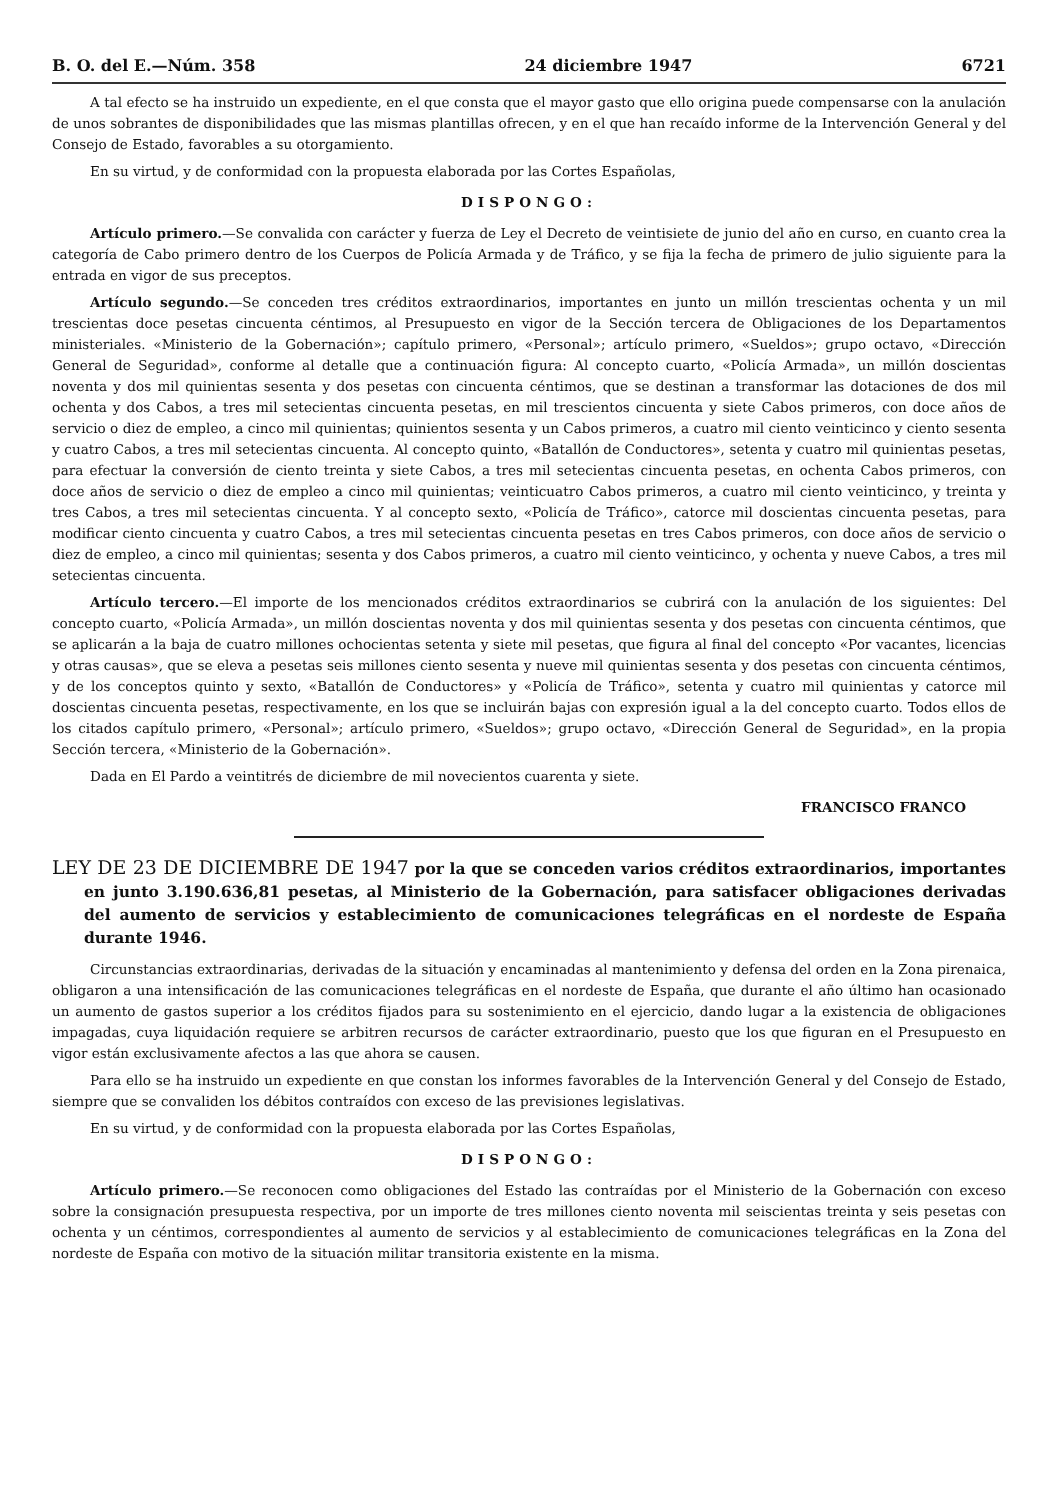B. O. del E.—Núm. 358 24 diciembre 1947 6721
A tal efecto se ha instruido un expediente, en el que consta que el mayor gasto que ello origina puede compensarse con la anulación de unos sobrantes de disponibilidades que las mismas plantillas ofrecen, y en el que han recaído informe de la Intervención General y del Consejo de Estado, favorables a su otorgamiento.
En su virtud, y de conformidad con la propuesta elaborada por las Cortes Españolas,
DISPONGO:
Artículo primero.—Se convalida con carácter y fuerza de Ley el Decreto de veintisiete de junio del año en curso, en cuanto crea la categoría de Cabo primero dentro de los Cuerpos de Policía Armada y de Tráfico, y se fija la fecha de primero de julio siguiente para la entrada en vigor de sus preceptos.
Artículo segundo.—Se conceden tres créditos extraordinarios, importantes en junto un millón trescientas ochenta y un mil trescientas doce pesetas cincuenta céntimos, al Presupuesto en vigor de la Sección tercera de Obligaciones de los Departamentos ministeriales. «Ministerio de la Gobernación»; capítulo primero, «Personal»; artículo primero, «Sueldos»; grupo octavo, «Dirección General de Seguridad», conforme al detalle que a continuación figura: Al concepto cuarto, «Policía Armada», un millón doscientas noventa y dos mil quinientas sesenta y dos pesetas con cincuenta céntimos, que se destinan a transformar las dotaciones de dos mil ochenta y dos Cabos, a tres mil setecientas cincuenta pesetas, en mil trescientos cincuenta y siete Cabos primeros, con doce años de servicio o diez de empleo, a cinco mil quinientas; quinientos sesenta y un Cabos primeros, a cuatro mil ciento veinticinco y ciento sesenta y cuatro Cabos, a tres mil setecientas cincuenta. Al concepto quinto, «Batallón de Conductores», setenta y cuatro mil quinientas pesetas, para efectuar la conversión de ciento treinta y siete Cabos, a tres mil setecientas cincuenta pesetas, en ochenta Cabos primeros, con doce años de servicio o diez de empleo a cinco mil quinientas; veinticuatro Cabos primeros, a cuatro mil ciento veinticinco, y treinta y tres Cabos, a tres mil setecientas cincuenta. Y al concepto sexto, «Policía de Tráfico», catorce mil doscientas cincuenta pesetas, para modificar ciento cincuenta y cuatro Cabos, a tres mil setecientas cincuenta pesetas en tres Cabos primeros, con doce años de servicio o diez de empleo, a cinco mil quinientas; sesenta y dos Cabos primeros, a cuatro mil ciento veinticinco, y ochenta y nueve Cabos, a tres mil setecientas cincuenta.
Artículo tercero.—El importe de los mencionados créditos extraordinarios se cubrirá con la anulación de los siguientes: Del concepto cuarto, «Policía Armada», un millón doscientas noventa y dos mil quinientas sesenta y dos pesetas con cincuenta céntimos, que se aplicarán a la baja de cuatro millones ochocientas setenta y siete mil pesetas, que figura al final del concepto «Por vacantes, licencias y otras causas», que se eleva a pesetas seis millones ciento sesenta y nueve mil quinientas sesenta y dos pesetas con cincuenta céntimos, y de los conceptos quinto y sexto, «Batallón de Conductores» y «Policía de Tráfico», setenta y cuatro mil quinientas y catorce mil doscientas cincuenta pesetas, respectivamente, en los que se incluirán bajas con expresión igual a la del concepto cuarto. Todos ellos de los citados capítulo primero, «Personal»; artículo primero, «Sueldos»; grupo octavo, «Dirección General de Seguridad», en la propia Sección tercera, «Ministerio de la Gobernación».
Dada en El Pardo a veintitrés de diciembre de mil novecientos cuarenta y siete.
FRANCISCO FRANCO
LEY DE 23 DE DICIEMBRE DE 1947 por la que se conceden varios créditos extraordinarios, importantes en junto 3.190.636,81 pesetas, al Ministerio de la Gobernación, para satisfacer obligaciones derivadas del aumento de servicios y establecimiento de comunicaciones telegráficas en el nordeste de España durante 1946.
Circunstancias extraordinarias, derivadas de la situación y encaminadas al mantenimiento y defensa del orden en la Zona pirenaica, obligaron a una intensificación de las comunicaciones telegráficas en el nordeste de España, que durante el año último han ocasionado un aumento de gastos superior a los créditos fijados para su sostenimiento en el ejercicio, dando lugar a la existencia de obligaciones impagadas, cuya liquidación requiere se arbitren recursos de carácter extraordinario, puesto que los que figuran en el Presupuesto en vigor están exclusivamente afectos a las que ahora se causen.
Para ello se ha instruido un expediente en que constan los informes favorables de la Intervención General y del Consejo de Estado, siempre que se convaliden los débitos contraídos con exceso de las previsiones legislativas.
En su virtud, y de conformidad con la propuesta elaborada por las Cortes Españolas,
DISPONGO:
Artículo primero.—Se reconocen como obligaciones del Estado las contraídas por el Ministerio de la Gobernación con exceso sobre la consignación presupuesta respectiva, por un importe de tres millones ciento noventa mil seiscientas treinta y seis pesetas con ochenta y un céntimos, correspondientes al aumento de servicios y al establecimiento de comunicaciones telegráficas en la Zona del nordeste de España con motivo de la situación militar transitoria existente en la misma.